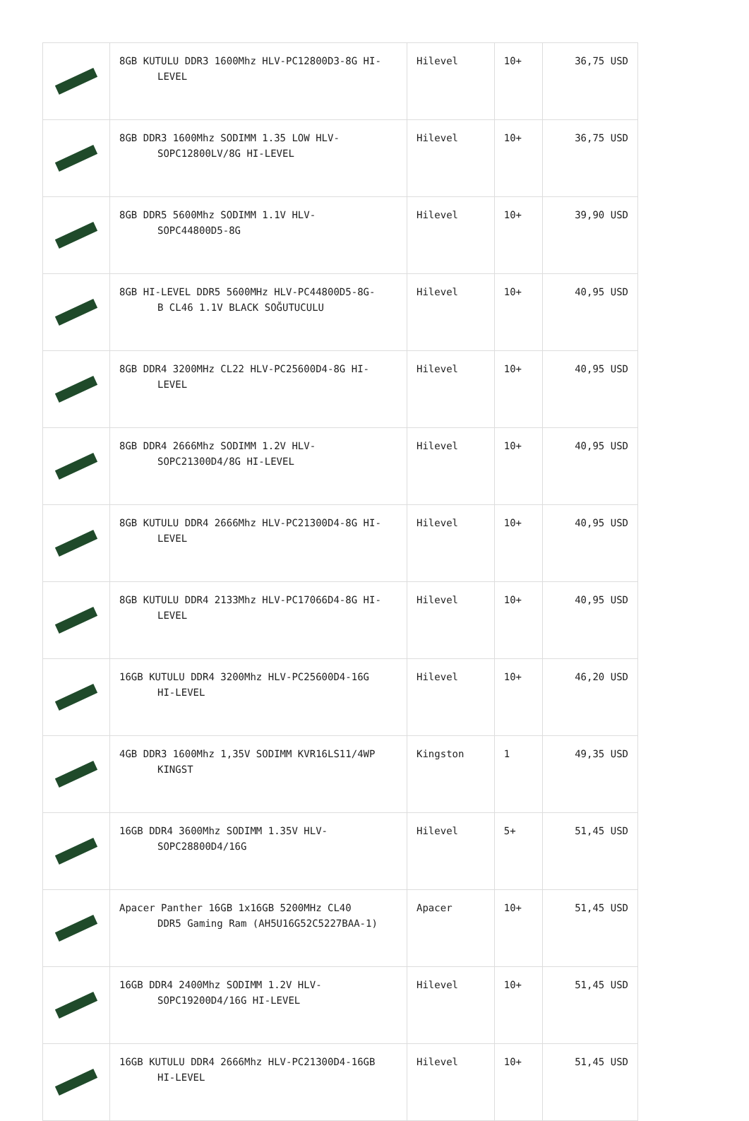| | 8GB KUTULU DDR3 1600Mhz HLV-PC12800D3-8G HI- LEVEL | Hilevel | 10+ | 36,75 USD |
| | 8GB DDR3 1600Mhz SODIMM 1.35 LOW HLV- SOPC12800LV/8G HI-LEVEL | Hilevel | 10+ | 36,75 USD |
| | 8GB DDR5 5600Mhz SODIMM 1.1V HLV- SOPC44800D5-8G | Hilevel | 10+ | 39,90 USD |
| | 8GB HI-LEVEL DDR5 5600MHz HLV-PC44800D5-8G- B CL46 1.1V BLACK SOĞUTUCULU | Hilevel | 10+ | 40,95 USD |
| | 8GB DDR4 3200MHz CL22 HLV-PC25600D4-8G HI- LEVEL | Hilevel | 10+ | 40,95 USD |
| | 8GB DDR4 2666Mhz SODIMM 1.2V HLV- SOPC21300D4/8G HI-LEVEL | Hilevel | 10+ | 40,95 USD |
| | 8GB KUTULU DDR4 2666Mhz HLV-PC21300D4-8G HI- LEVEL | Hilevel | 10+ | 40,95 USD |
| | 8GB KUTULU DDR4 2133Mhz HLV-PC17066D4-8G HI- LEVEL | Hilevel | 10+ | 40,95 USD |
| | 16GB KUTULU DDR4 3200Mhz HLV-PC25600D4-16G HI-LEVEL | Hilevel | 10+ | 46,20 USD |
| | 4GB DDR3 1600Mhz 1,35V SODIMM KVR16LS11/4WP KINGST | Kingston | 1 | 49,35 USD |
| | 16GB DDR4 3600Mhz SODIMM 1.35V HLV- SOPC28800D4/16G | Hilevel | 5+ | 51,45 USD |
| | Apacer Panther 16GB 1x16GB 5200MHz CL40 DDR5 Gaming Ram (AH5U16G52C5227BAA-1) | Apacer | 10+ | 51,45 USD |
| | 16GB DDR4 2400Mhz SODIMM 1.2V HLV- SOPC19200D4/16G HI-LEVEL | Hilevel | 10+ | 51,45 USD |
| | 16GB KUTULU DDR4 2666Mhz HLV-PC21300D4-16GB HI-LEVEL | Hilevel | 10+ | 51,45 USD |